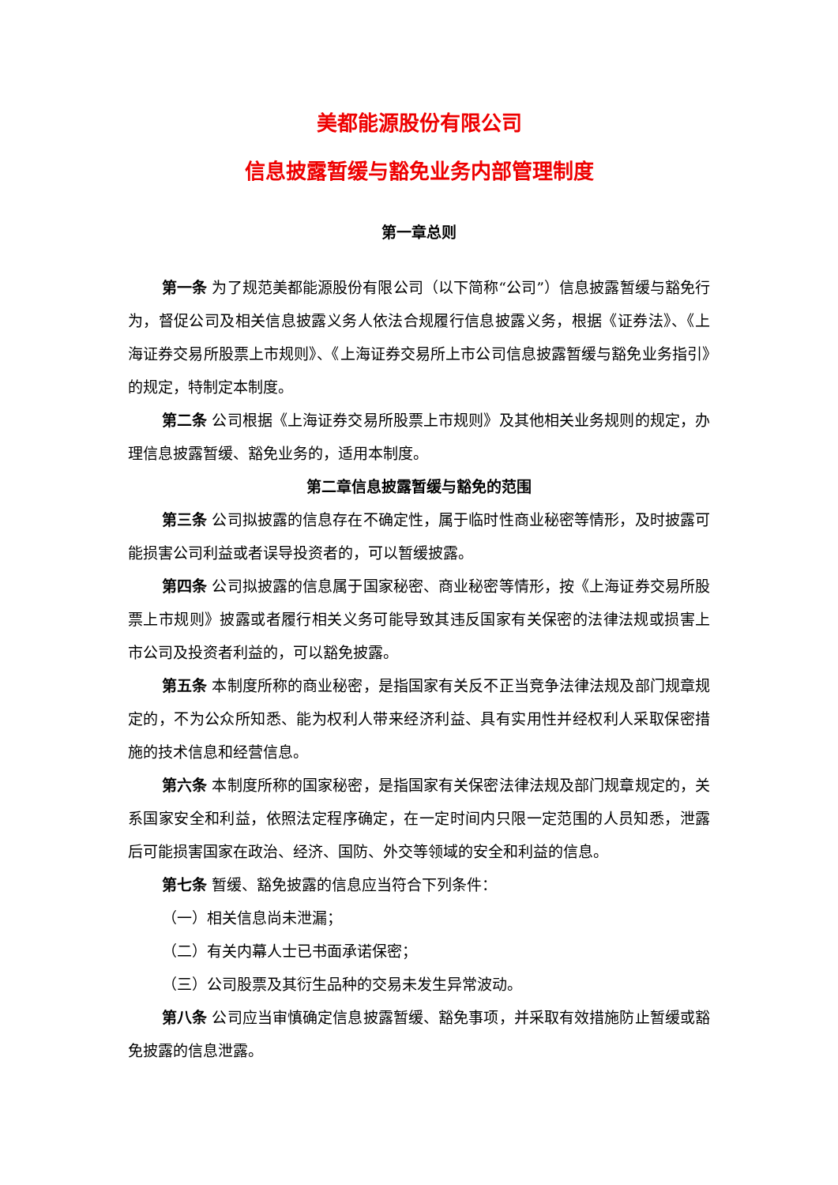美都能源股份有限公司
信息披露暂缓与豁免业务内部管理制度
第一章总则
第一条 为了规范美都能源股份有限公司（以下简称“公司”）信息披露暂缓与豁免行为，督促公司及相关信息披露义务人依法合规履行信息披露义务，根据《证券法》、《上海证券交易所股票上市规则》、《上海证券交易所上市公司信息披露暂缓与豁免业务指引》的规定，特制定本制度。
第二条 公司根据《上海证券交易所股票上市规则》及其他相关业务规则的规定，办理信息披露暂缓、豁免业务的，适用本制度。
第二章信息披露暂缓与豁免的范围
第三条 公司拟披露的信息存在不确定性，属于临时性商业秘密等情形，及时披露可能损害公司利益或者误导投资者的，可以暂缓披露。
第四条 公司拟披露的信息属于国家秘密、商业秘密等情形，按《上海证券交易所股票上市规则》披露或者履行相关义务可能导致其违反国家有关保密的法律法规或损害上市公司及投资者利益的，可以豁免披露。
第五条 本制度所称的商业秘密，是指国家有关反不正当竞争法律法规及部门规章规定的，不为公众所知悉、能为权利人带来经济利益、具有实用性并经权利人采取保密措施的技术信息和经营信息。
第六条 本制度所称的国家秘密，是指国家有关保密法律法规及部门规章规定的，关系国家安全和利益，依照法定程序确定，在一定时间内只限一定范围的人员知悉，泄露后可能损害国家在政治、经济、国防、外交等领域的安全和利益的信息。
第七条 暂缓、豁免披露的信息应当符合下列条件：
（一）相关信息尚未泄漏；
（二）有关内幕人士已书面承诺保密；
（三）公司股票及其衍生品种的交易未发生异常波动。
第八条 公司应当审慎确定信息披露暂缓、豁免事项，并采取有效措施防止暂缓或豁免披露的信息泄露。